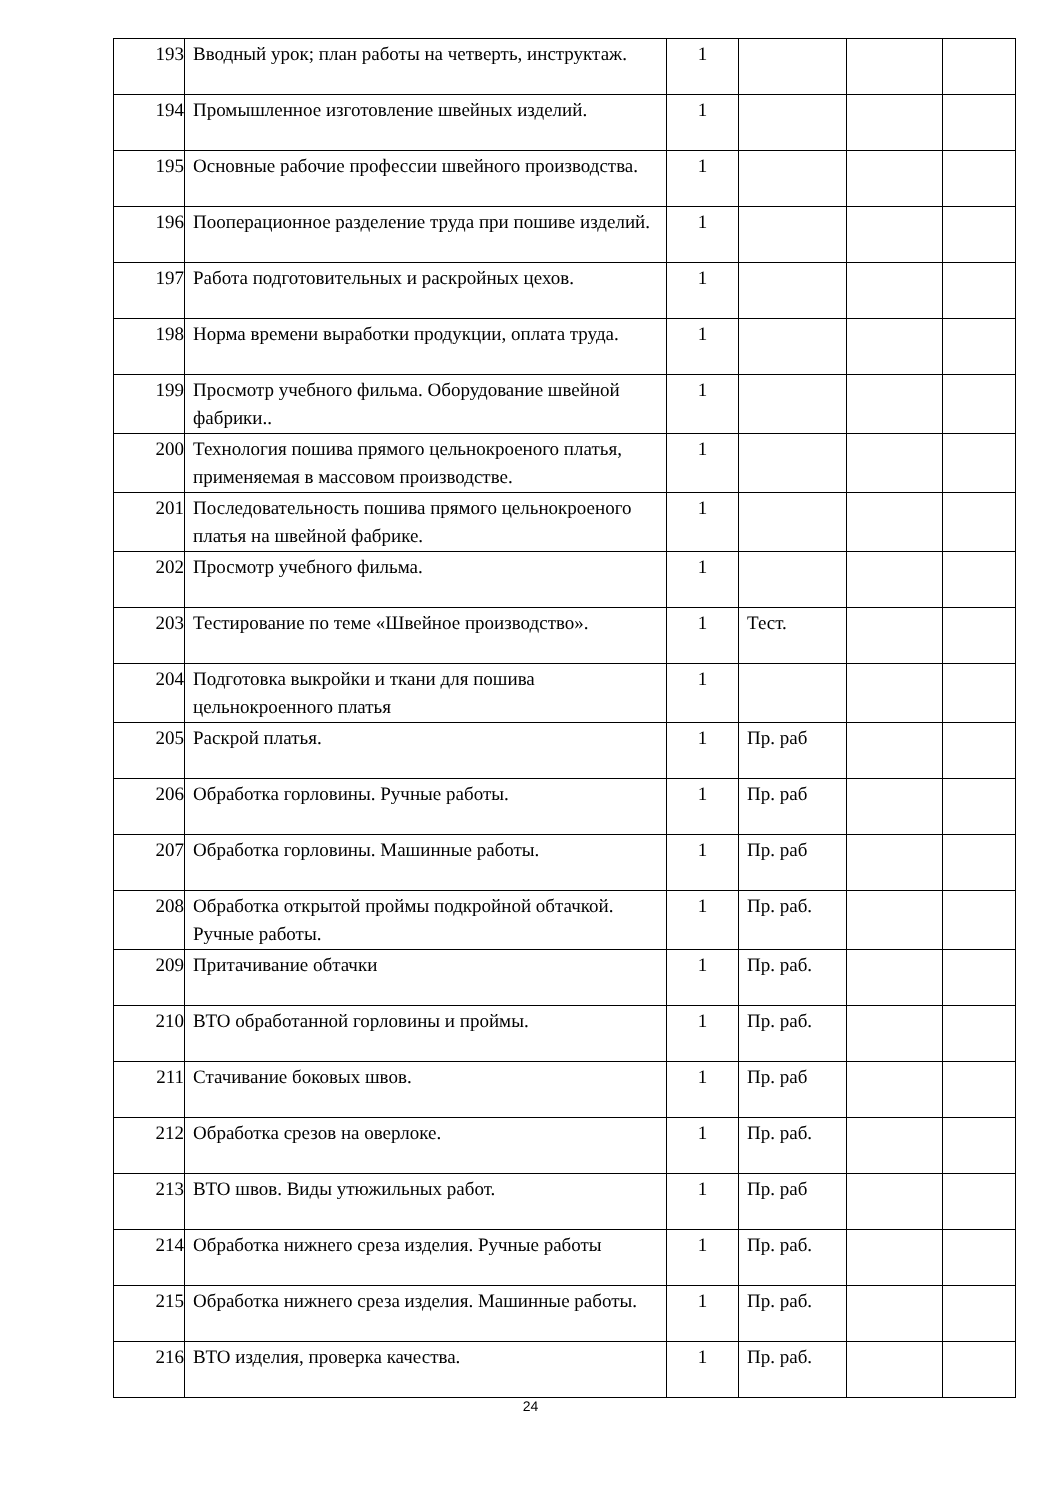| 193 | Вводный урок; план работы на четверть, инструктаж. | 1 | | | |
| 194 | Промышленное изготовление швейных изделий. | 1 | | | |
| 195 | Основные рабочие профессии швейного производства. | 1 | | | |
| 196 | Пооперационное разделение труда при пошиве изделий. | 1 | | | |
| 197 | Работа подготовительных и раскройных цехов. | 1 | | | |
| 198 | Норма времени выработки продукции, оплата труда. | 1 | | | |
| 199 | Просмотр учебного фильма. Оборудование швейной фабрики.. | 1 | | | |
| 200 | Технология пошива прямого цельнокроеного платья, применяемая в массовом производстве. | 1 | | | |
| 201 | Последовательность пошива прямого цельнокроеного платья на швейной фабрике. | 1 | | | |
| 202 | Просмотр учебного фильма. | 1 | | | |
| 203 | Тестирование по теме «Швейное производство». | 1 | Тест. | | |
| 204 | Подготовка выкройки и ткани для пошива цельнокроенного платья | 1 | | | |
| 205 | Раскрой платья. | 1 | Пр. раб | | |
| 206 | Обработка горловины. Ручные работы. | 1 | Пр. раб | | |
| 207 | Обработка горловины. Машинные работы. | 1 | Пр. раб | | |
| 208 | Обработка открытой проймы подкройной обтачкой. Ручные работы. | 1 | Пр. раб. | | |
| 209 | Притачивание обтачки | 1 | Пр. раб. | | |
| 210 | ВТО обработанной горловины и проймы. | 1 | Пр. раб. | | |
| 211 | Стачивание боковых швов. | 1 | Пр. раб | | |
| 212 | Обработка срезов на оверлоке. | 1 | Пр. раб. | | |
| 213 | ВТО швов. Виды утюжильных работ. | 1 | Пр. раб | | |
| 214 | Обработка нижнего среза изделия. Ручные работы | 1 | Пр. раб. | | |
| 215 | Обработка нижнего среза изделия. Машинные работы. | 1 | Пр. раб. | | |
| 216 | ВТО изделия, проверка качества. | 1 | Пр. раб. | | |
24